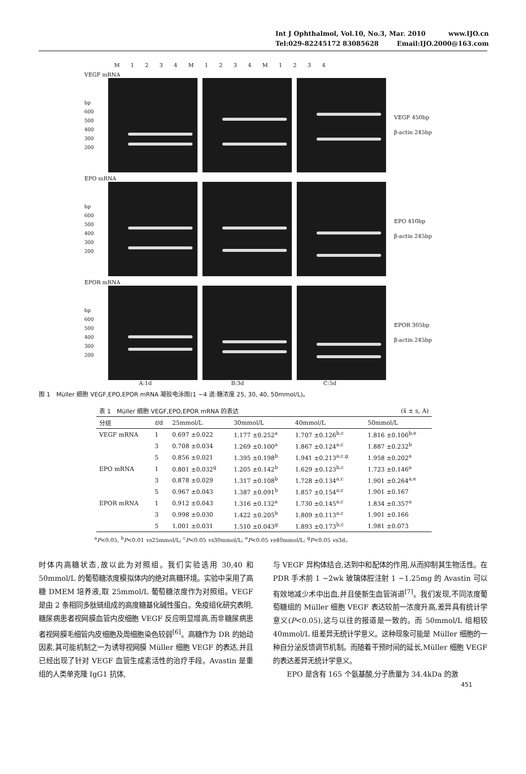Int J Ophthalmol, Vol.10, No.3, Mar. 2010 www.IJO.cn
Tel:029-82245172 83085628 Email:IJO.2000@163.com
M 1234 M 1234 M 1234
VEGF mRNA
bp
600
500
400
300
200
VEGF 450bp
β-actin 245bp
EPO mRNA
bp
600
500
400
300
200
EPO 410bp
β-actin 245bp
EPOR mRNA
bp
600
500
400
300
200
EPOR 305bp
β-actin 245bp
A:1d B:3d C:5d
图 1　Müller 细胞 VEGF,EPO,EPOR mRNA 凝胶电泳图(1 ~4 道:糖浓度 25, 30, 40, 50mmol/L)。
| 表 1 Müller 细胞 VEGF,EPO,EPOR mRNA 的表达 | | | | (x̄ ± s, A) | |
| 分组 | t /d | 25mmol/L | 30mmol/L | 40mmol/L | 50mmol/L |
| VEGF mRNA | 1 | 0.697 ±0.022 | 1.177 ±0.252<sup>a</sup> | 1.707 ±0.126<sup>b,c</sup> | 1.816 ±0.106<sup>b,e</sup> |
| | 3 | 0.708 ±0.034 | 1.269 ±0.100<sup>a</sup> | 1.867 ±0.124<sup>a,c</sup> | 1.887 ±0.232<sup>b</sup> |
| | 5 | 0.856 ±0.021 | 1.395 ±0.198<sup>b</sup> | 1.941 ±0.213<sup>a,c,g</sup> | 1.958 ±0.202<sup>a</sup> |
| EPO mRNA | 1 | 0.801 ±0.032<sup>g</sup> | 1.205 ±0.142<sup>b</sup> | 1.629 ±0.123<sup>b,c</sup> | 1.723 ±0.146<sup>a</sup> |
| | 3 | 0.878 ±0.029 | 1.317 ±0.108<sup>b</sup> | 1.728 ±0.134<sup>a,c</sup> | 1.901 ±0.264<sup>a,e</sup> |
| | 5 | 0.967 ±0.043 | 1.387 ±0.091<sup>b</sup> | 1.857 ±0.154<sup>a,c</sup> | 1.901 ±0.167 |
| EPOR mRNA | 1 | 0.912 ±0.043 | 1.316 ±0.132<sup>a</sup> | 1.730 ±0.145<sup>a,c</sup> | 1.834 ±0.357<sup>a</sup> |
| | 3 | 0.998 ±0.030 | 1.422 ±0.205<sup>b</sup> | 1.809 ±0.113<sup>a,c</sup> | 1.901 ±0.166 |
| | 5 | 1.001 ±0.031 | 1.510 ±0.043<sup>g</sup> | 1.893 ±0.173<sup>b,c</sup> | 1.981 ±0.073 |
<sup>a</sup> P<0.05, <sup>b</sup>P<0.01 vs25mmol/L; <sup>c</sup>P<0.05 vs30mmol/L; <sup>e</sup>P<0.05 vs40mmol/L; <sup>g</sup>P<0.05 vs3d。
时体内高糖状态,故以此为对照组。我们实验选用 30,40 和 50mmol/L 的葡萄糖浓度模拟体内的绝对高糖环境。实验中采用了高糖 DMEM 培养液,取 25mmol/L 葡萄糖浓度作为对照组。VEGF 是由 2 条相同多肽链组成的高度糖基化碱性蛋白。免疫组化研究表明,糖尿病患者视网膜血管内皮细胞 VEGF 反应明显增高,而非糖尿病患者视网膜毛细管内皮细胞及周细胞染色较弱<sup>[6]</sup>。高糖作为 DR 的始动因素,其可能机制之一为诱导视网膜 Müller 细胞 VEGF 的表达,并且已经出现了针对 VEGF 血管生成素活性的治疗手段。Avastin 是重组的人类单克隆 IgG1 抗体,
与 VEGF 异构体结合,达到中和配体的作用,从而抑制其生物活性。在 PDR 手术前 1 ~2wk 玻璃体腔注射 1 ~1.25mg 的 Avastin 可以有效地减少术中出血,并且使新生血管消退<sup>[7]</sup>。我们发现,不同浓度葡萄糖组的 Müller 细胞 VEGF 表达较前一浓度升高,差异具有统计学意义(P<0.05),这与以往的报道是一致的。而 50mmol/L 组相较 40mmol/L 组差异无统计学意义。这种现象可能是 Müller 细胞的一种自分泌反馈调节机制。而随着干预时间的延长,Müller 细胞 VEGF 的表达差异无统计学意义。
　　EPO 是含有 165 个氨基酸,分子质量为 34.4kDa 的激
451